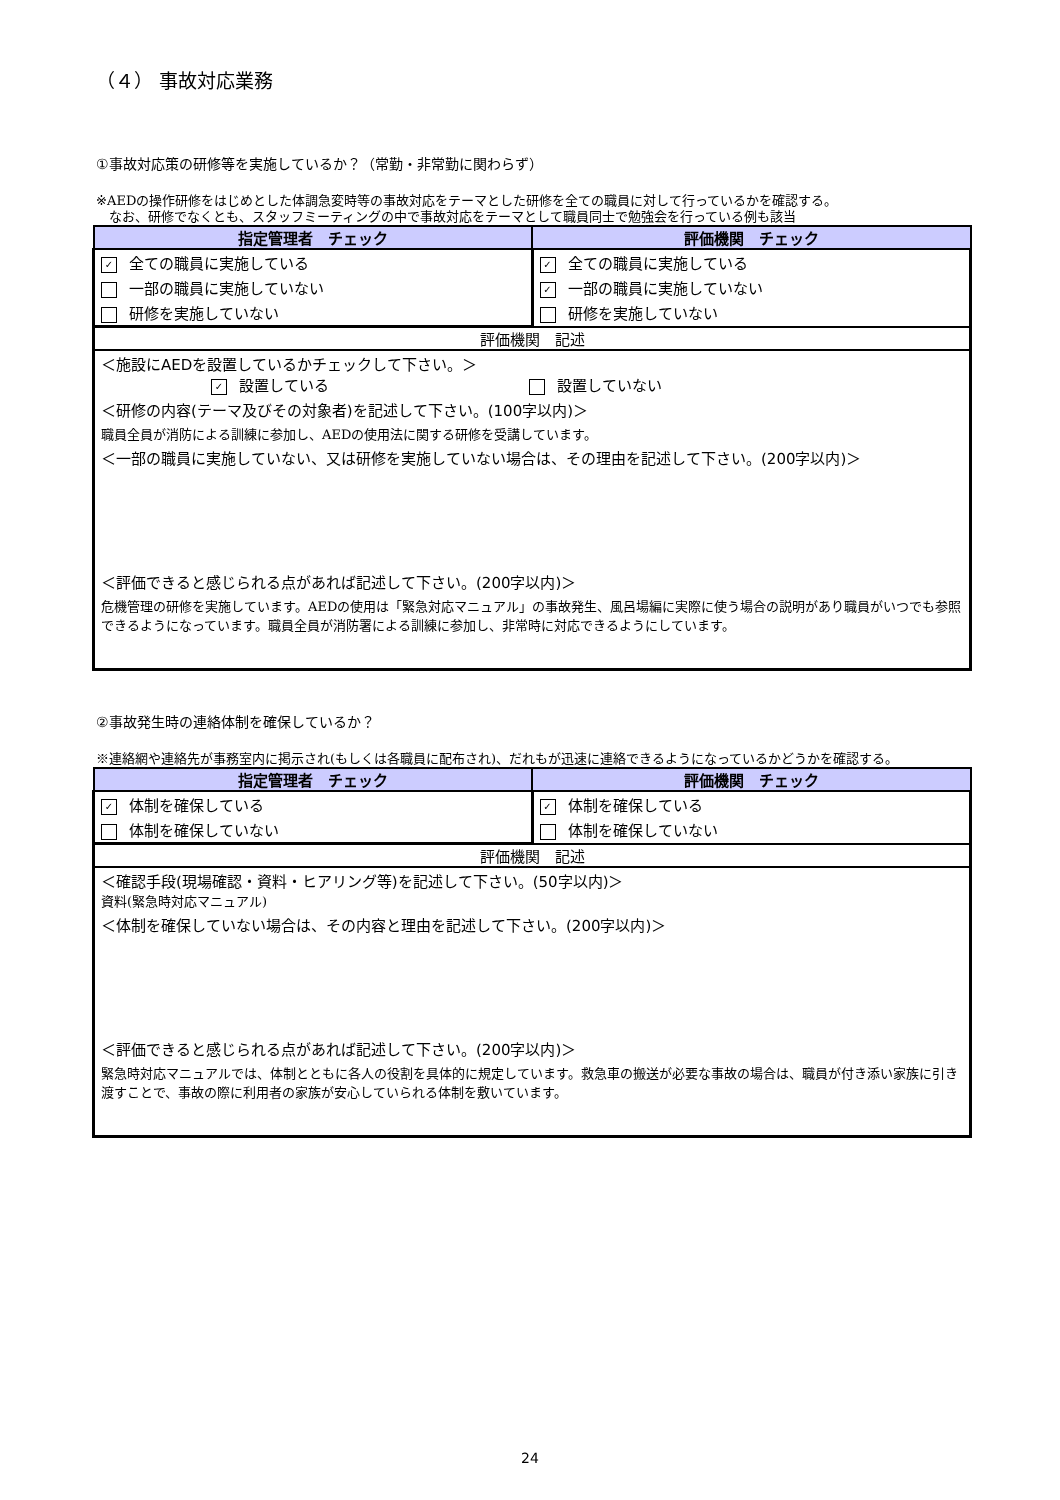（４） 事故対応業務
①事故対応策の研修等を実施しているか？（常勤・非常勤に関わらず）
※AEDの操作研修をはじめとした体調急変時等の事故対応をテーマとした研修を全ての職員に対して行っているかを確認する。
　なお、研修でなくとも、スタッフミーティングの中で事故対応をテーマとして職員同士で勉強会を行っている例も該当
| 指定管理者 チェック | 評価機関 チェック |
| --- | --- |
| ✓ 全ての職員に実施している | ✓ 全ての職員に実施している |
| 一部の職員に実施していない | ✓ 一部の職員に実施していない |
| 研修を実施していない | 研修を実施していない |
| 評価機関 記述 | |
| ＜施設にAEDを設置しているかチェックして下さい。＞ ✓ 設置している 設置していない | |
| ＜研修の内容(テーマ及びその対象者)を記述して下さい。(100字以内)＞ | |
| 職員全員が消防による訓練に参加し、AEDの使用法に関する研修を受講しています。 | |
| ＜一部の職員に実施していない、又は研修を実施していない場合は、その理由を記述して下さい。(200字以内)＞ | |
| ＜評価できると感じられる点があれば記述して下さい。(200字以内)＞ | |
| 危機管理の研修を実施しています。AEDの使用は「緊急対応マニュアル」の事故発生、風呂場編に実際に使う場合の説明があり職員がいつでも参照できるようになっています。職員全員が消防署による訓練に参加し、非常時に対応できるようにしています。 | |
②事故発生時の連絡体制を確保しているか？
※連絡網や連絡先が事務室内に掲示され(もしくは各職員に配布され)、だれもが迅速に連絡できるようになっているかどうかを確認する。
| 指定管理者 チェック | 評価機関 チェック |
| --- | --- |
| ✓ 体制を確保している | ✓ 体制を確保している |
| 体制を確保していない | 体制を確保していない |
| 評価機関 記述 | |
| ＜確認手段(現場確認・資料・ヒアリング等)を記述して下さい。(50字以内)＞ 資料(緊急時対応マニュアル) | |
| ＜体制を確保していない場合は、その内容と理由を記述して下さい。(200字以内)＞ | |
| ＜評価できると感じられる点があれば記述して下さい。(200字以内)＞ | |
| 緊急時対応マニュアルでは、体制とともに各人の役割を具体的に規定しています。救急車の搬送が必要な事故の場合は、職員が付き添い家族に引き渡すことで、事故の際に利用者の家族が安心していられる体制を敷いています。 | |
24